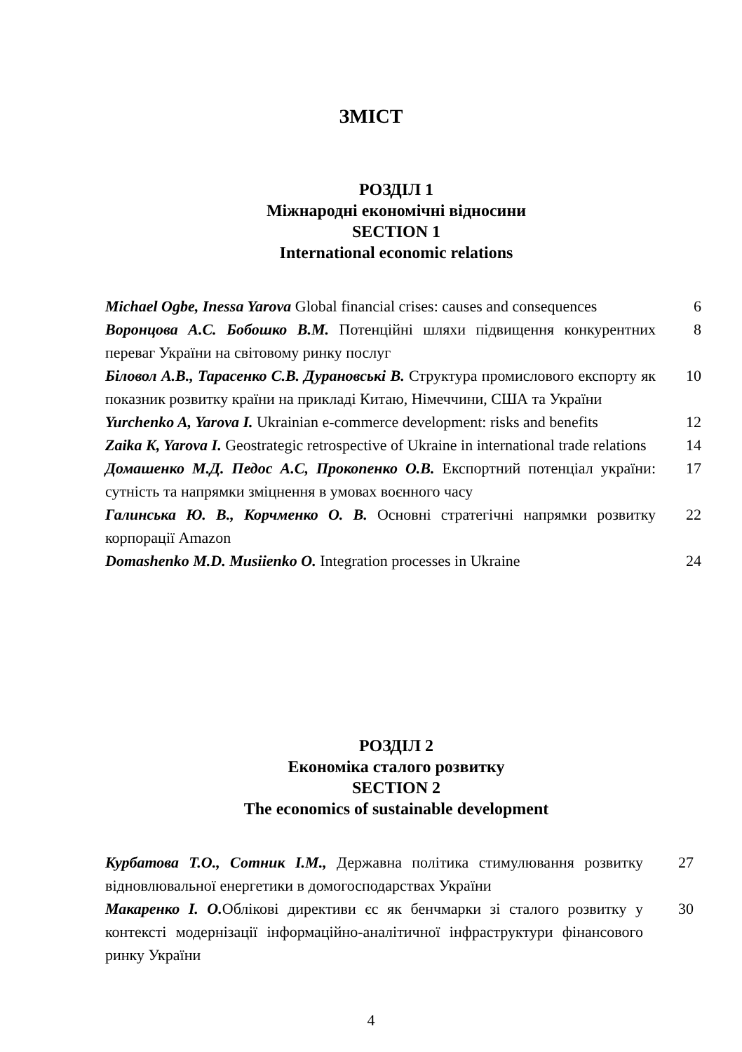ЗМІСТ
РОЗДІЛ 1
Міжнародні економічні відносини
SECTION 1
International economic relations
Michael Ogbe, Inessa Yarova Global financial crises: causes and consequences
6
Воронцова А.С. Бобошко В.М. Потенційні шляхи підвищення конкурентних переваг України на світовому ринку послуг
8
Біловол А.В., Тарасенко С.В. Дурановські В. Структура промислового експорту як показник розвитку країни на прикладі Китаю, Німеччини, США та України
10
Yurchenko A, Yarova I. Ukrainian e-commerce development: risks and benefits
12
Zaika K, Yarova I. Geostrategic retrospective of Ukraine in international trade relations
14
Домашенко М.Д. Педос А.С, Прокопенко О.В. Експортний потенціал україни: сутність та напрямки зміцнення в умовах воєнного часу
17
Галинська Ю. В., Корчменко О. В. Основні стратегічні напрямки розвитку корпорації Amazon
22
Domashenko M.D. Musiienko O. Integration processes in Ukraine
24
РОЗДІЛ 2
Економіка сталого розвитку
SECTION 2
The economics of sustainable development
Курбатова Т.О., Сотник І.М., Державна політика стимулювання розвитку відновлювальної енергетики в домогосподарствах України
27
Макаренко І. О. Облікові директиви єс як бенчмарки зі сталого розвитку у контексті модернізації інформаційно-аналітичної інфраструктури фінансового ринку України
30
4